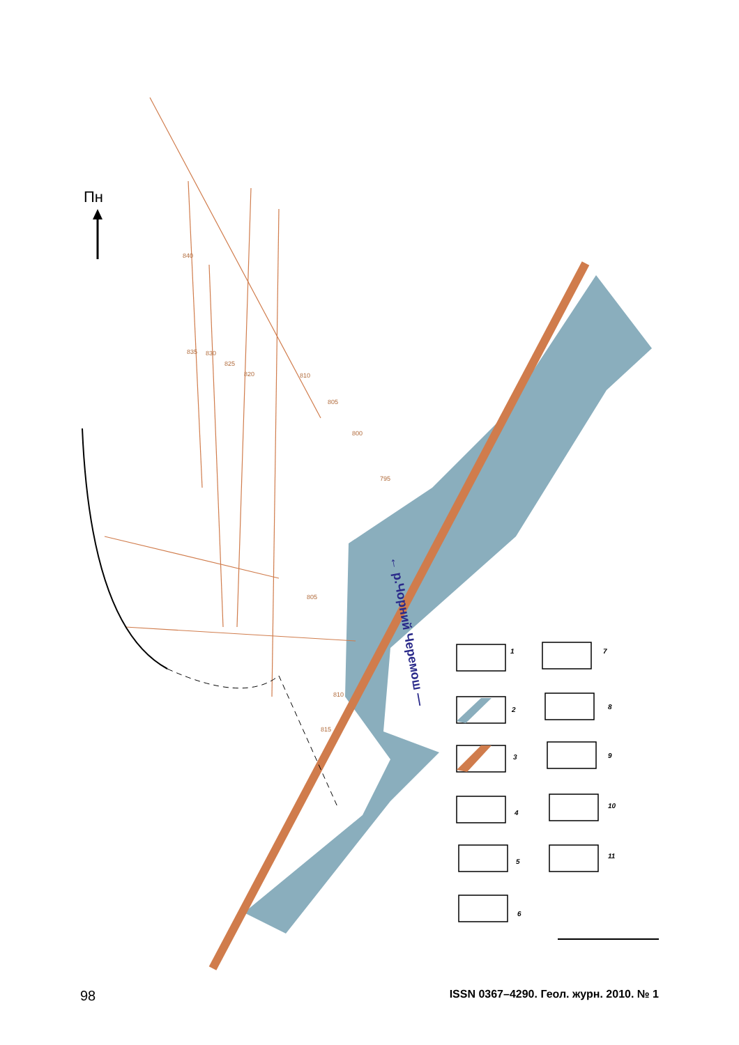Пн
← р.Чорний Черемош —
840
835
830
825
820
810
805
800
795
805
810
815
1
7
2
8
3
9
4
10
5
11
6
98 ISSN 0367–4290. Геол. журн. 2010. № 1